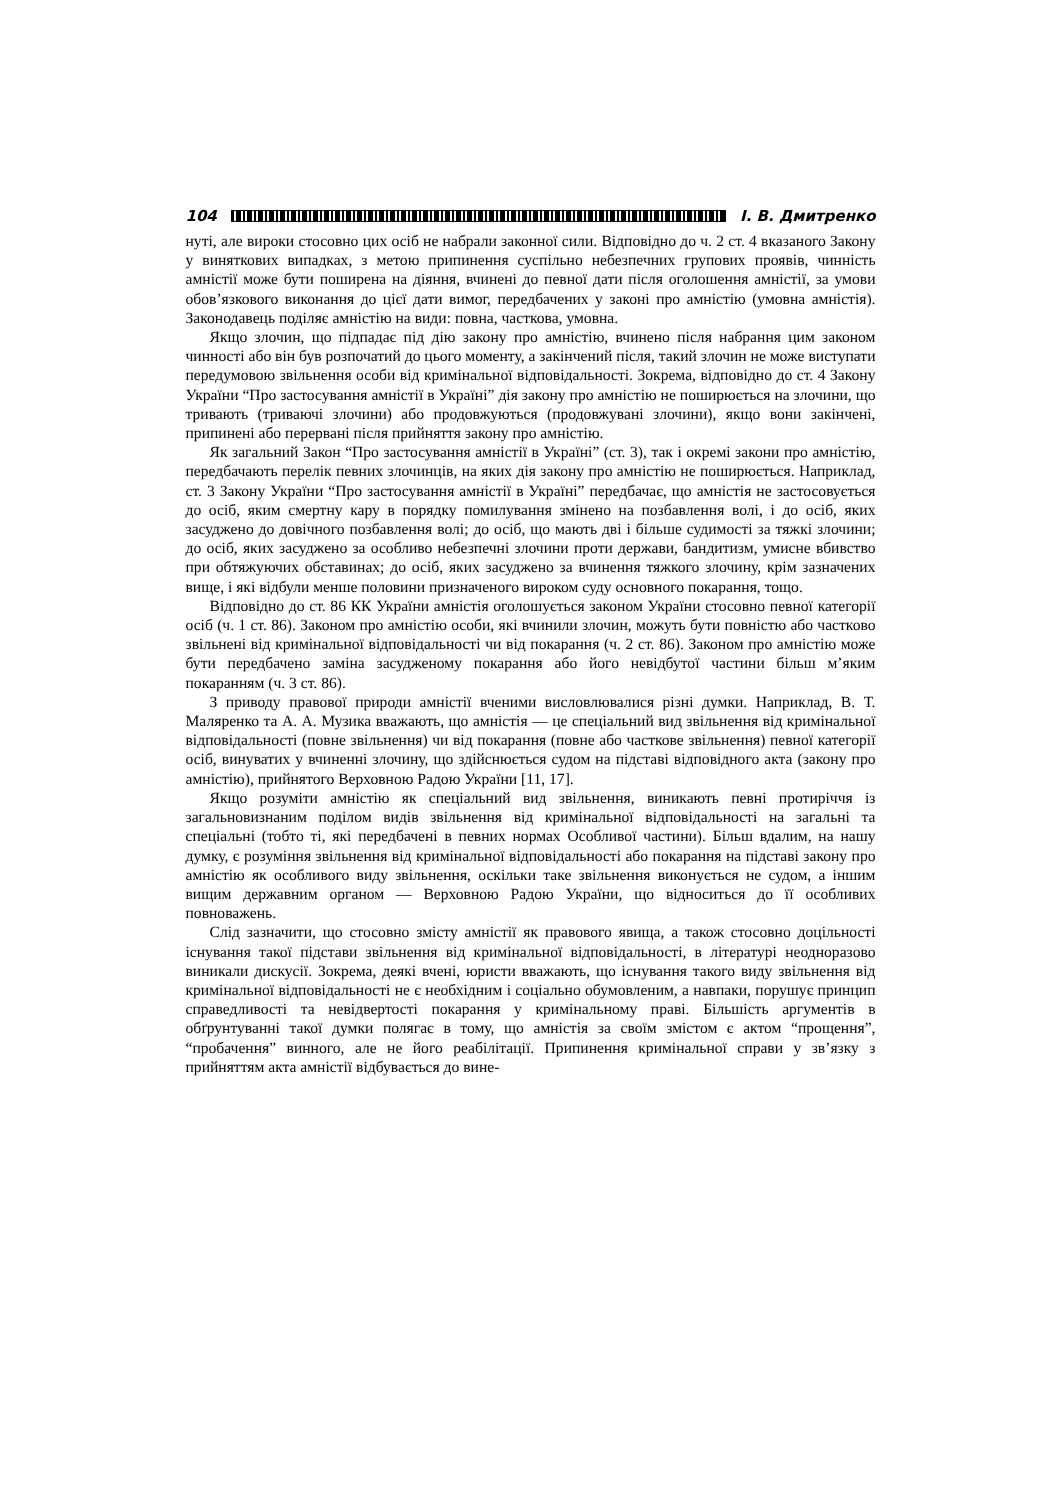104 І. В. Дмитренко
нуті, але вироки стосовно цих осіб не набрали законної сили. Відповідно до ч. 2 ст. 4 вказаного Закону у виняткових випадках, з метою припинення суспільно небезпечних групових проявів, чинність амністії може бути поширена на діяння, вчинені до певної дати після оголошення амністії, за умови обов’язкового виконання до цієї дати вимог, передбачених у законі про амністію (умовна амністія). Законодавець поділяє амністію на види: повна, часткова, умовна.
Якщо злочин, що підпадає під дію закону про амністію, вчинено після набрання цим законом чинності або він був розпочатий до цього моменту, а закінчений після, такий злочин не може виступати передумовою звільнення особи від кримінальної відповідальності. Зокрема, відповідно до ст. 4 Закону України “Про застосування амністії в Україні” дія закону про амністію не поширюється на злочини, що тривають (триваючі злочини) або продовжуються (продовжувані злочини), якщо вони закінчені, припинені або перервані після прийняття закону про амністію.
Як загальний Закон “Про застосування амністії в Україні” (ст. 3), так і окремі закони про амністію, передбачають перелік певних злочинців, на яких дія закону про амністію не поширюється. Наприклад, ст. 3 Закону України “Про застосування амністії в Україні” передбачає, що амністія не застосовується до осіб, яким смертну кару в порядку помилування змінено на позбавлення волі, і до осіб, яких засуджено до довічного позбавлення волі; до осіб, що мають дві і більше судимості за тяжкі злочини; до осіб, яких засуджено за особливо небезпечні злочини проти держави, бандитизм, умисне вбивство при обтяжуючих обставинах; до осіб, яких засуджено за вчинення тяжкого злочину, крім зазначених вище, і які відбули менше половини призначеного вироком суду основного покарання, тощо.
Відповідно до ст. 86 КК України амністія оголошується законом України стосовно певної категорії осіб (ч. 1 ст. 86). Законом про амністію особи, які вчинили злочин, можуть бути повністю або частково звільнені від кримінальної відповідальності чи від покарання (ч. 2 ст. 86). Законом про амністію може бути передбачено заміна засудженому покарання або його невідбутої частини більш м’яким покаранням (ч. 3 ст. 86).
З приводу правової природи амністії вченими висловлювалися різні думки. Наприклад, В. Т. Маляренко та А. А. Музика вважають, що амністія — це спеціальний вид звільнення від кримінальної відповідальності (повне звільнення) чи від покарання (повне або часткове звільнення) певної категорії осіб, винуватих у вчиненні злочину, що здійснюється судом на підставі відповідного акта (закону про амністію), прийнятого Верховною Радою України [11, 17].
Якщо розуміти амністію як спеціальний вид звільнення, виникають певні протиріччя із загальновизнаним поділом видів звільнення від кримінальної відповідальності на загальні та спеціальні (тобто ті, які передбачені в певних нормах Особливої частини). Більш вдалим, на нашу думку, є розуміння звільнення від кримінальної відповідальності або покарання на підставі закону про амністію як особливого виду звільнення, оскільки таке звільнення виконується не судом, а іншим вищим державним органом — Верховною Радою України, що відноситься до її особливих повноважень.
Слід зазначити, що стосовно змісту амністії як правового явища, а також стосовно доцільності існування такої підстави звільнення від кримінальної відповідальності, в літературі неодноразово виникали дискусії. Зокрема, деякі вчені, юристи вважають, що існування такого виду звільнення від кримінальної відповідальності не є необхідним і соціально обумовленим, а навпаки, порушує принцип справедливості та невідвертості покарання у кримінальному праві. Більшість аргументів в обґрунтуванні такої думки полягає в тому, що амністія за своїм змістом є актом “прощення”, “пробачення” винного, але не його реабілітації. Припинення кримінальної справи у зв’язку з прийняттям акта амністії відбувається до вине-